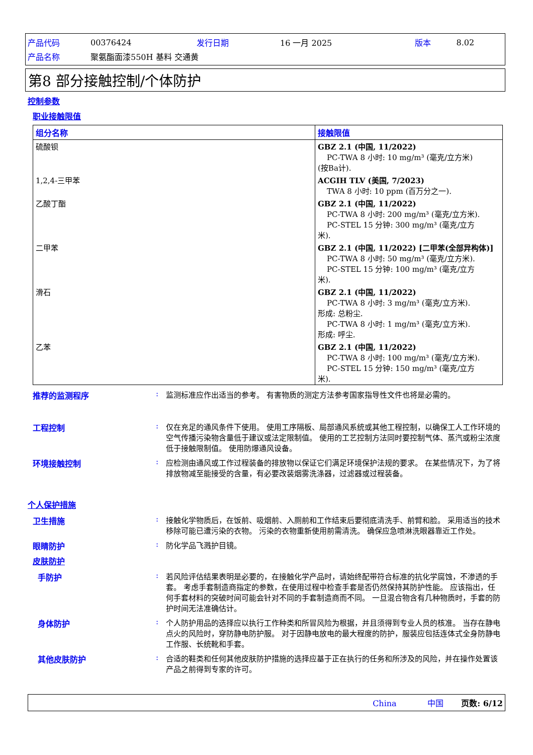| 产品代码 | 00376424 | 发行日期 | 16 一月 2025 | 版本 | 8.02 |
| 产品名称 | 聚氨酯面漆550H 基料 交通黄 | | | | |
第8 部分接触控制/个体防护
控制参数
职业接触限值
| 组分名称 | 接触限值 |
| --- | --- |
| 硫酸钡 | GBZ 2.1 (中国, 11/2022) PC-TWA 8 小时: 10 mg/m³ (毫克/立方米) (按Ba计). |
| 1,2,4-三甲苯 | ACGIH TLV (美国, 7/2023) TWA 8 小时: 10 ppm (百万分之一). |
| 乙酸丁酯 | GBZ 2.1 (中国, 11/2022) PC-TWA 8 小时: 200 mg/m³ (毫克/立方米). PC-STEL 15 分钟: 300 mg/m³ (毫克/立方 米). |
| 二甲苯 | GBZ 2.1 (中国, 11/2022) [二甲苯(全部异构体)] PC-TWA 8 小时: 50 mg/m³ (毫克/立方米). PC-STEL 15 分钟: 100 mg/m³ (毫克/立方 米). |
| 滑石 | GBZ 2.1 (中国, 11/2022) PC-TWA 8 小时: 3 mg/m³ (毫克/立方米). 形成: 总粉尘. PC-TWA 8 小时: 1 mg/m³ (毫克/立方米). 形成: 呼尘. |
| 乙苯 | GBZ 2.1 (中国, 11/2022) PC-TWA 8 小时: 100 mg/m³ (毫克/立方米). PC-STEL 15 分钟: 150 mg/m³ (毫克/立方 米). |
推荐的监测程序 : 监测标准应作出适当的参考。 有害物质的测定方法参考国家指导性文件也将是必需的。
工程控制 : 仅在充足的通风条件下使用。 使用工序隔板、局部通风系统或其他工程控制，以确保工人工作环境的空气传播污染物含量低于建议或法定限制值。 使用的工艺控制方法同时要控制气体、蒸汽或粉尘浓度低于接触限制值。 使用防爆通风设备。
环境接触控制 : 应检测由通风或工作过程装备的排放物以保证它们满足环境保护法规的要求。 在某些情况下，为了将排放物减至能接受的含量，有必要改装烟雾洗涤器，过滤器或过程装备。
个人保护措施
卫生措施 : 接触化学物质后，在饭前、吸烟前、入厕前和工作结束后要彻底清洗手、前臂和脸。 采用适当的技术移除可能已遭污染的衣物。 污染的衣物重新使用前需清洗。 确保应急喷淋洗眼器靠近工作处。
眼睛防护 : 防化学品飞溅护目镜。
皮肤防护
手防护 : 若风险评估结果表明是必要的，在接触化学产品时，请始终配带符合标准的抗化学腐蚀，不渗透的手套。 考虑手套制造商指定的参数，在使用过程中检查手套是否仍然保持其防护性能。 应该指出，任何手套材料的突破时间可能会针对不同的手套制造商而不同。 一旦混合物含有几种物质时，手套的防护时间无法准确估计。
身体防护 : 个人防护用品的选择应以执行工作种类和所冒风险为根据，并且须得到专业人员的核准。 当存在静电点火的风险时，穿防静电防护服。 对于因静电放电的最大程度的防护，服装应包括连体式全身防静电工作服、长统靴和手套。
其他皮肤防护 : 合适的鞋类和任何其他皮肤防护措施的选择应基于正在执行的任务和所涉及的风险，并在操作处置该产品之前得到专家的许可。
China 中国 页数: 6/12